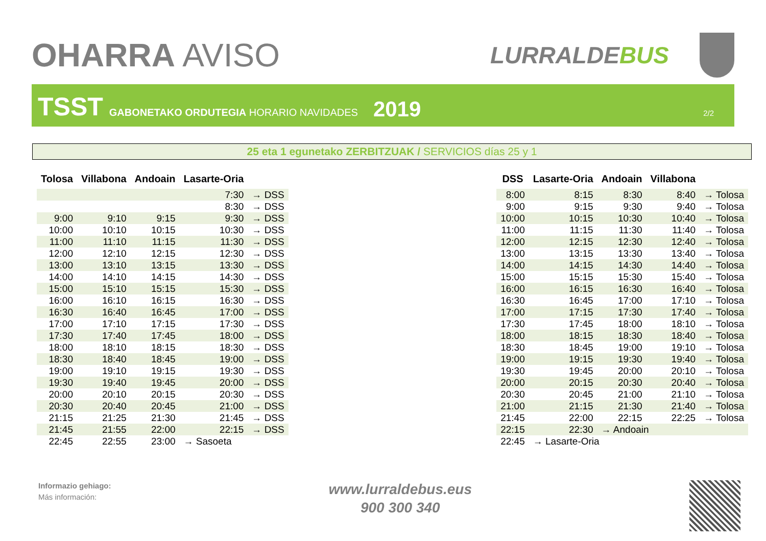OHARRA AVISO
LURRALDEBUS
TSST GABONETAKO ORDUTEGIA HORARIO NAVIDADES 2019 2/2
25 eta 1 egunetako ZERBITZUAK / SERVICIOS días 25 y 1
| Tolosa | Villabona | Andoain | Lasarte-Oria | |
| --- | --- | --- | --- | --- |
| | | | 7:30 | → DSS |
| | | | 8:30 | → DSS |
| 9:00 | 9:10 | 9:15 | 9:30 | → DSS |
| 10:00 | 10:10 | 10:15 | 10:30 | → DSS |
| 11:00 | 11:10 | 11:15 | 11:30 | → DSS |
| 12:00 | 12:10 | 12:15 | 12:30 | → DSS |
| 13:00 | 13:10 | 13:15 | 13:30 | → DSS |
| 14:00 | 14:10 | 14:15 | 14:30 | → DSS |
| 15:00 | 15:10 | 15:15 | 15:30 | → DSS |
| 16:00 | 16:10 | 16:15 | 16:30 | → DSS |
| 16:30 | 16:40 | 16:45 | 17:00 | → DSS |
| 17:00 | 17:10 | 17:15 | 17:30 | → DSS |
| 17:30 | 17:40 | 17:45 | 18:00 | → DSS |
| 18:00 | 18:10 | 18:15 | 18:30 | → DSS |
| 18:30 | 18:40 | 18:45 | 19:00 | → DSS |
| 19:00 | 19:10 | 19:15 | 19:30 | → DSS |
| 19:30 | 19:40 | 19:45 | 20:00 | → DSS |
| 20:00 | 20:10 | 20:15 | 20:30 | → DSS |
| 20:30 | 20:40 | 20:45 | 21:00 | → DSS |
| 21:15 | 21:25 | 21:30 | 21:45 | → DSS |
| 21:45 | 21:55 | 22:00 | 22:15 | → DSS |
| 22:45 | 22:55 | 23:00 | → Sasoeta | |
| DSS | Lasarte-Oria | Andoain | Villabona | |
| --- | --- | --- | --- | --- |
| 8:00 | 8:15 | 8:30 | 8:40 | → Tolosa |
| 9:00 | 9:15 | 9:30 | 9:40 | → Tolosa |
| 10:00 | 10:15 | 10:30 | 10:40 | → Tolosa |
| 11:00 | 11:15 | 11:30 | 11:40 | → Tolosa |
| 12:00 | 12:15 | 12:30 | 12:40 | → Tolosa |
| 13:00 | 13:15 | 13:30 | 13:40 | → Tolosa |
| 14:00 | 14:15 | 14:30 | 14:40 | → Tolosa |
| 15:00 | 15:15 | 15:30 | 15:40 | → Tolosa |
| 16:00 | 16:15 | 16:30 | 16:40 | → Tolosa |
| 16:30 | 16:45 | 17:00 | 17:10 | → Tolosa |
| 17:00 | 17:15 | 17:30 | 17:40 | → Tolosa |
| 17:30 | 17:45 | 18:00 | 18:10 | → Tolosa |
| 18:00 | 18:15 | 18:30 | 18:40 | → Tolosa |
| 18:30 | 18:45 | 19:00 | 19:10 | → Tolosa |
| 19:00 | 19:15 | 19:30 | 19:40 | → Tolosa |
| 19:30 | 19:45 | 20:00 | 20:10 | → Tolosa |
| 20:00 | 20:15 | 20:30 | 20:40 | → Tolosa |
| 20:30 | 20:45 | 21:00 | 21:10 | → Tolosa |
| 21:00 | 21:15 | 21:30 | 21:40 | → Tolosa |
| 21:45 | 22:00 | 22:15 | 22:25 | → Tolosa |
| 22:15 | 22:30 | → Andoain | | |
| 22:45 | → Lasarte-Oria | | | |
Informazio gehiago:
Más información:
www.lurraldebus.eus
900 300 340